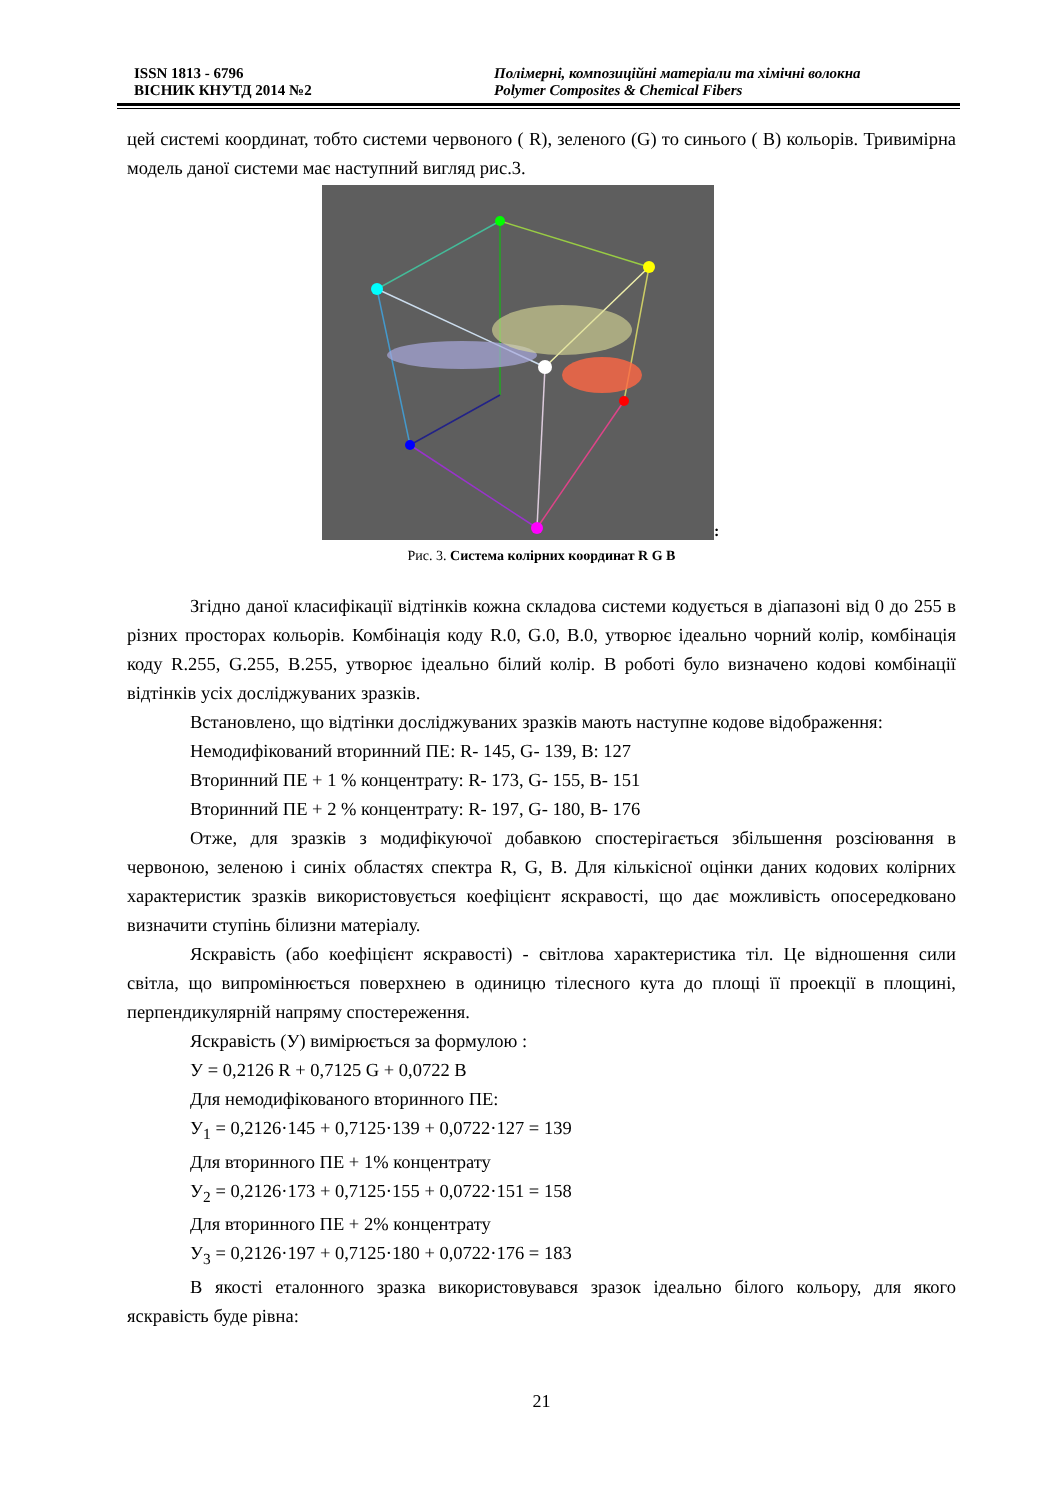ISSN 1813 - 6796
ВІСНИК КНУТД 2014 №2
Полімерні, композиційні матеріали та хімічні волокна
Polymer Composites & Chemical Fibers
цей системі координат, тобто системи червоного ( R), зеленого (G) то синього ( B) кольорів. Тривимірна модель даної системи має наступний вигляд рис.3.
:
Рис. 3. Система колірних координат R G B
Згідно даної класифікації відтінків кожна складова системи кодується в діапазоні від 0 до 255 в різних просторах кольорів. Комбінація коду R.0, G.0, B.0, утворює ідеально чорний колір, комбінація коду R.255, G.255, B.255, утворює ідеально білий колір. В роботі було визначено кодові комбінації відтінків усіх досліджуваних зразків.
Встановлено, що відтінки досліджуваних зразків мають наступне кодове відображення:
Немодифікований вторинний ПЕ: R- 145, G- 139, B: 127
Вторинний ПЕ + 1 % концентрату: R- 173, G- 155, B- 151
Вторинний ПЕ + 2 % концентрату: R- 197, G- 180, B- 176
Отже, для зразків з модифікуючої добавкою спостерігається збільшення розсіювання в червоною, зеленою і синіх областях спектра R, G, B. Для кількісної оцінки даних кодових колірних характеристик зразків використовується коефіцієнт яскравості, що дає можливість опосередковано визначити ступінь білизни матеріалу.
Яскравість (або коефіцієнт яскравості) - світлова характеристика тіл. Це відношення сили світла, що випромінюється поверхнею в одиницю тілесного кута до площі її проекції в площині, перпендикулярній напряму спостереження.
Яскравість (У) вимірюється за формулою :
У = 0,2126 R + 0,7125 G + 0,0722 B
Для немодифікованого вторинного ПЕ:
У<sub>1</sub> = 0,2126·145 + 0,7125·139 + 0,0722·127 = 139
Для вторинного ПЕ + 1% концентрату
У<sub>2</sub> = 0,2126·173 + 0,7125·155 + 0,0722·151 = 158
Для вторинного ПЕ + 2% концентрату
У<sub>3</sub> = 0,2126·197 + 0,7125·180 + 0,0722·176 = 183
В якості еталонного зразка використовувався зразок ідеально білого кольору, для якого яскравість буде рівна:
21